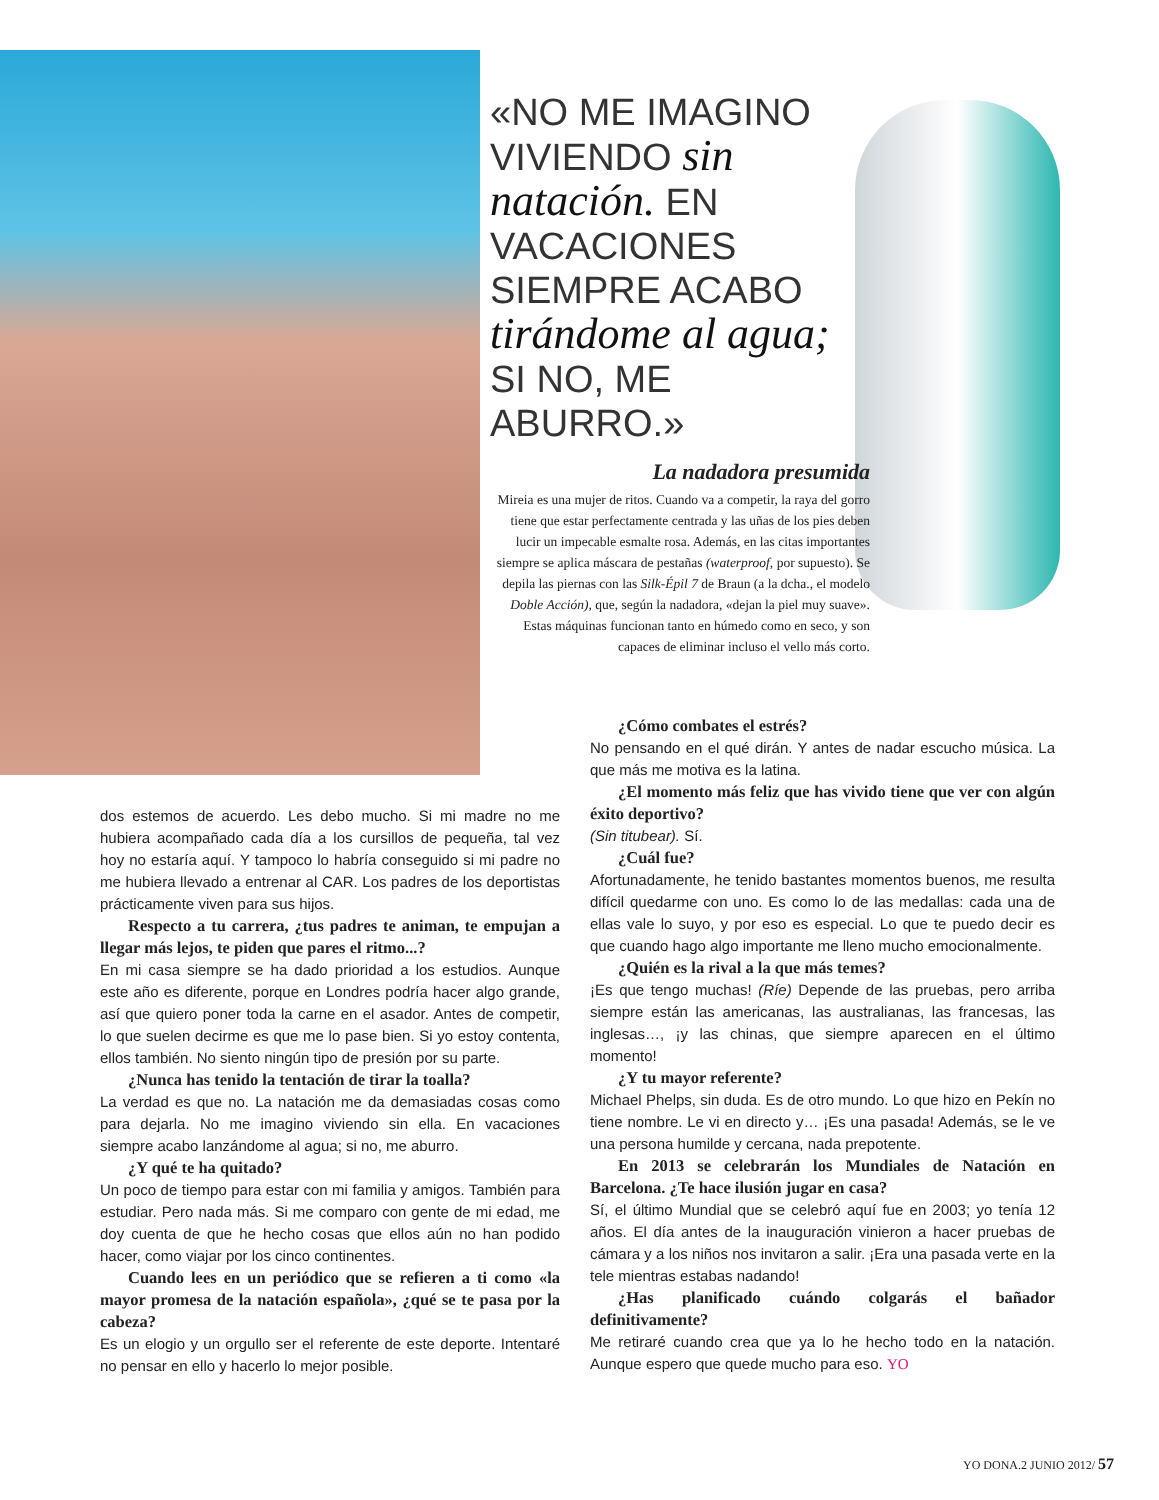«NO ME IMAGINO VIVIENDO sin natación. EN VACACIONES SIEMPRE ACABO tirándome al agua; SI NO, ME ABURRO.»
La nadadora presumida
Mireia es una mujer de ritos. Cuando va a competir, la raya del gorro tiene que estar perfectamente centrada y las uñas de los pies deben lucir un impecable esmalte rosa. Además, en las citas importantes siempre se aplica máscara de pestañas (waterproof, por supuesto). Se depila las piernas con las Silk-Épil 7 de Braun (a la dcha., el modelo Doble Acción), que, según la nadadora, «dejan la piel muy suave». Estas máquinas funcionan tanto en húmedo como en seco, y son capaces de eliminar incluso el vello más corto.
dos estemos de acuerdo. Les debo mucho. Si mi madre no me hubiera acompañado cada día a los cursillos de pequeña, tal vez hoy no estaría aquí. Y tampoco lo habría conseguido si mi padre no me hubiera llevado a entrenar al CAR. Los padres de los deportistas prácticamente viven para sus hijos.
Respecto a tu carrera, ¿tus padres te animan, te empujan a llegar más lejos, te piden que pares el ritmo...?
En mi casa siempre se ha dado prioridad a los estudios. Aunque este año es diferente, porque en Londres podría hacer algo grande, así que quiero poner toda la carne en el asador. Antes de competir, lo que suelen decirme es que me lo pase bien. Si yo estoy contenta, ellos también. No siento ningún tipo de presión por su parte.
¿Nunca has tenido la tentación de tirar la toalla?
La verdad es que no. La natación me da demasiadas cosas como para dejarla. No me imagino viviendo sin ella. En vacaciones siempre acabo lanzándome al agua; si no, me aburro.
¿Y qué te ha quitado?
Un poco de tiempo para estar con mi familia y amigos. También para estudiar. Pero nada más. Si me comparo con gente de mi edad, me doy cuenta de que he hecho cosas que ellos aún no han podido hacer, como viajar por los cinco continentes.
Cuando lees en un periódico que se refieren a ti como «la mayor promesa de la natación española», ¿qué se te pasa por la cabeza?
Es un elogio y un orgullo ser el referente de este deporte. Intentaré no pensar en ello y hacerlo lo mejor posible.
¿Cómo combates el estrés?
No pensando en el qué dirán. Y antes de nadar escucho música. La que más me motiva es la latina.
¿El momento más feliz que has vivido tiene que ver con algún éxito deportivo?
(Sin titubear). Sí.
¿Cuál fue?
Afortunadamente, he tenido bastantes momentos buenos, me resulta difícil quedarme con uno. Es como lo de las medallas: cada una de ellas vale lo suyo, y por eso es especial. Lo que te puedo decir es que cuando hago algo importante me lleno mucho emocionalmente.
¿Quién es la rival a la que más temes?
¡Es que tengo muchas! (Ríe) Depende de las pruebas, pero arriba siempre están las americanas, las australianas, las francesas, las inglesas…, ¡y las chinas, que siempre aparecen en el último momento!
¿Y tu mayor referente?
Michael Phelps, sin duda. Es de otro mundo. Lo que hizo en Pekín no tiene nombre. Le vi en directo y… ¡Es una pasada! Además, se le ve una persona humilde y cercana, nada prepotente.
En 2013 se celebrarán los Mundiales de Natación en Barcelona. ¿Te hace ilusión jugar en casa?
Sí, el último Mundial que se celebró aquí fue en 2003; yo tenía 12 años. El día antes de la inauguración vinieron a hacer pruebas de cámara y a los niños nos invitaron a salir. ¡Era una pasada verte en la tele mientras estabas nadando!
¿Has planificado cuándo colgarás el bañador definitivamente?
Me retiraré cuando crea que ya lo he hecho todo en la natación. Aunque espero que quede mucho para eso. YO
YO DONA.2 JUNIO 2012/ 57